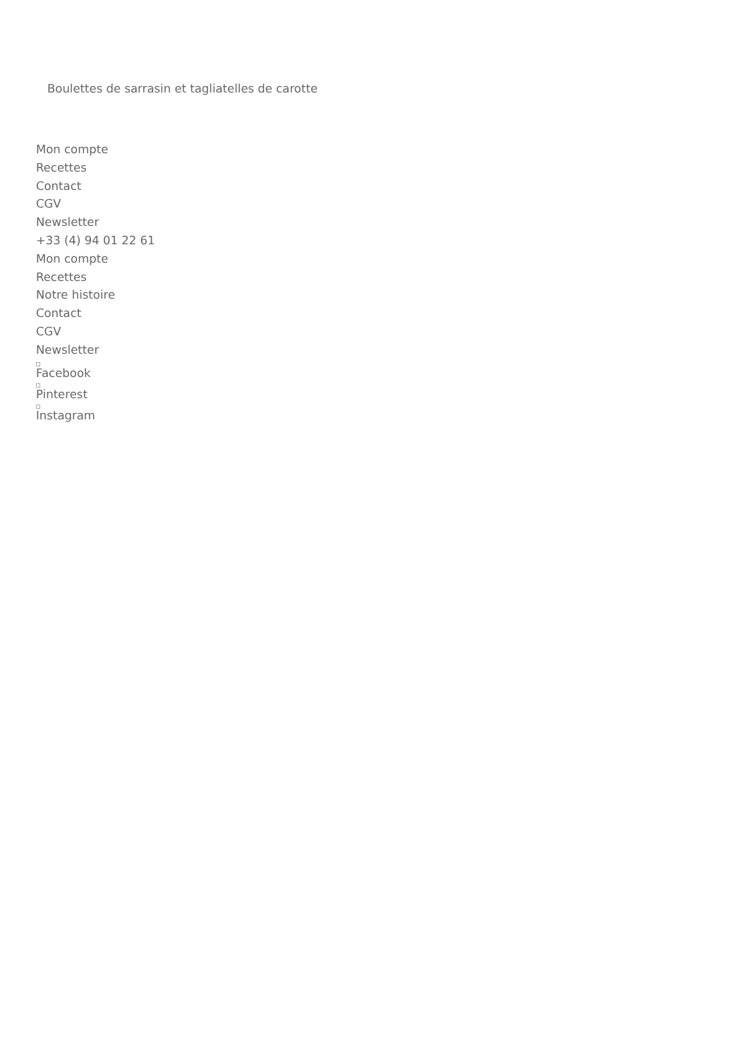Boulettes de sarrasin et tagliatelles de carotte
Mon compte
Recettes
Contact
CGV
Newsletter
+33 (4) 94 01 22 61
Mon compte
Recettes
Notre histoire
Contact
CGV
Newsletter
Facebook
Pinterest
Instagram